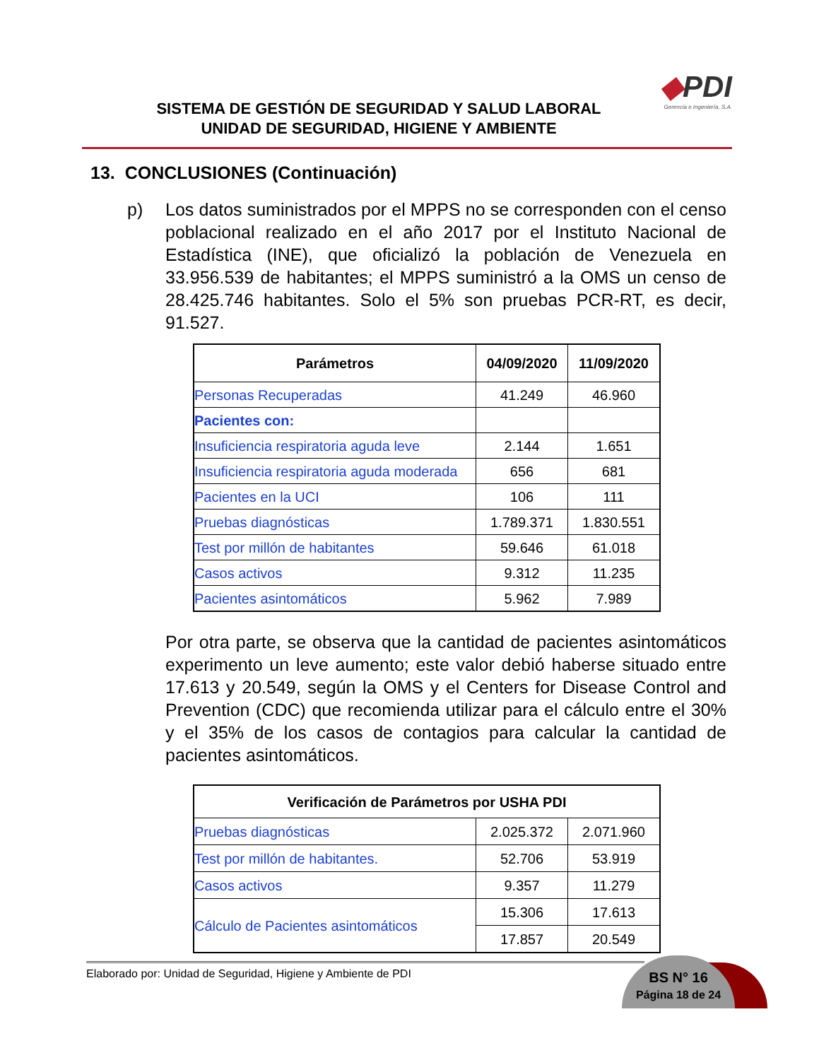SISTEMA DE GESTIÓN DE SEGURIDAD Y SALUD LABORAL
UNIDAD DE SEGURIDAD, HIGIENE Y AMBIENTE
◆PDI
Gerencia e Ingeniería, S.A.
13. CONCLUSIONES (Continuación)
p) Los datos suministrados por el MPPS no se corresponden con el censo poblacional realizado en el año 2017 por el Instituto Nacional de Estadística (INE), que oficializó la población de Venezuela en 33.956.539 de habitantes; el MPPS suministró a la OMS un censo de 28.425.746 habitantes. Solo el 5% son pruebas PCR-RT, es decir, 91.527.
| Parámetros | 04/09/2020 | 11/09/2020 |
| --- | --- | --- |
| Personas Recuperadas | 41.249 | 46.960 |
| Pacientes con: | | |
| Insuficiencia respiratoria aguda leve | 2.144 | 1.651 |
| Insuficiencia respiratoria aguda moderada | 656 | 681 |
| Pacientes en la UCI | 106 | 111 |
| Pruebas diagnósticas | 1.789.371 | 1.830.551 |
| Test por millón de habitantes | 59.646 | 61.018 |
| Casos activos | 9.312 | 11.235 |
| Pacientes asintomáticos | 5.962 | 7.989 |
Por otra parte, se observa que la cantidad de pacientes asintomáticos experimento un leve aumento; este valor debió haberse situado entre 17.613 y 20.549, según la OMS y el Centers for Disease Control and Prevention (CDC) que recomienda utilizar para el cálculo entre el 30% y el 35% de los casos de contagios para calcular la cantidad de pacientes asintomáticos.
| Verificación de Parámetros por USHA PDI | | |
| --- | --- | --- |
| Pruebas diagnósticas | 2.025.372 | 2.071.960 |
| Test por millón de habitantes. | 52.706 | 53.919 |
| Casos activos | 9.357 | 11.279 |
| Cálculo de Pacientes asintomáticos | 15.306 | 17.613 |
| | 17.857 | 20.549 |
Elaborado por: Unidad de Seguridad, Higiene y Ambiente de PDI
BS N° 16
Página 18 de 24